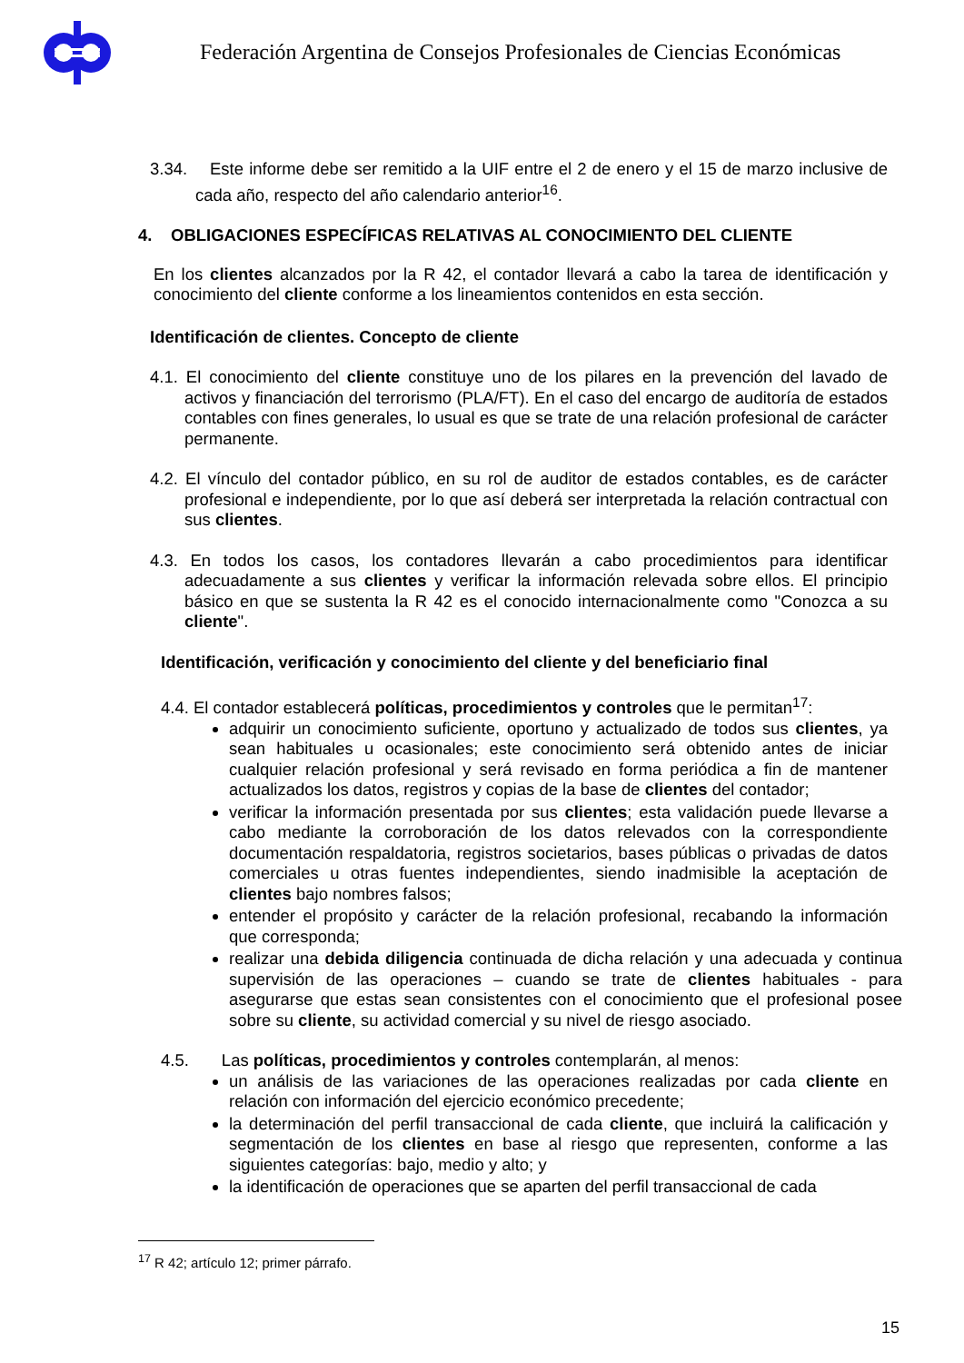Federación Argentina de Consejos Profesionales de Ciencias Económicas
3.34. Este informe debe ser remitido a la UIF entre el 2 de enero y el 15 de marzo inclusive de cada año, respecto del año calendario anterior<sup>16</sup>.
4. OBLIGACIONES ESPECÍFICAS RELATIVAS AL CONOCIMIENTO DEL CLIENTE
En los clientes alcanzados por la R 42, el contador llevará a cabo la tarea de identificación y conocimiento del cliente conforme a los lineamientos contenidos en esta sección.
Identificación de clientes. Concepto de cliente
4.1. El conocimiento del cliente constituye uno de los pilares en la prevención del lavado de activos y financiación del terrorismo (PLA/FT). En el caso del encargo de auditoría de estados contables con fines generales, lo usual es que se trate de una relación profesional de carácter permanente.
4.2. El vínculo del contador público, en su rol de auditor de estados contables, es de carácter profesional e independiente, por lo que así deberá ser interpretada la relación contractual con sus clientes.
4.3. En todos los casos, los contadores llevarán a cabo procedimientos para identificar adecuadamente a sus clientes y verificar la información relevada sobre ellos. El principio básico en que se sustenta la R 42 es el conocido internacionalmente como "Conozca a su cliente".
Identificación, verificación y conocimiento del cliente y del beneficiario final
4.4. El contador establecerá políticas, procedimientos y controles que le permitan<sup>17</sup>:
adquirir un conocimiento suficiente, oportuno y actualizado de todos sus clientes, ya sean habituales u ocasionales; este conocimiento será obtenido antes de iniciar cualquier relación profesional y será revisado en forma periódica a fin de mantener actualizados los datos, registros y copias de la base de clientes del contador;
verificar la información presentada por sus clientes; esta validación puede llevarse a cabo mediante la corroboración de los datos relevados con la correspondiente documentación respaldatoria, registros societarios, bases públicas o privadas de datos comerciales u otras fuentes independientes, siendo inadmisible la aceptación de clientes bajo nombres falsos;
entender el propósito y carácter de la relación profesional, recabando la información que corresponda;
realizar una debida diligencia continuada de dicha relación y una adecuada y continua supervisión de las operaciones – cuando se trate de clientes habituales - para asegurarse que estas sean consistentes con el conocimiento que el profesional posee sobre su cliente, su actividad comercial y su nivel de riesgo asociado.
4.5. Las políticas, procedimientos y controles contemplarán, al menos:
un análisis de las variaciones de las operaciones realizadas por cada cliente en relación con información del ejercicio económico precedente;
la determinación del perfil transaccional de cada cliente, que incluirá la calificación y segmentación de los clientes en base al riesgo que representen, conforme a las siguientes categorías: bajo, medio y alto; y
la identificación de operaciones que se aparten del perfil transaccional de cada
<sup>17</sup> R 42; artículo 12; primer párrafo.
15